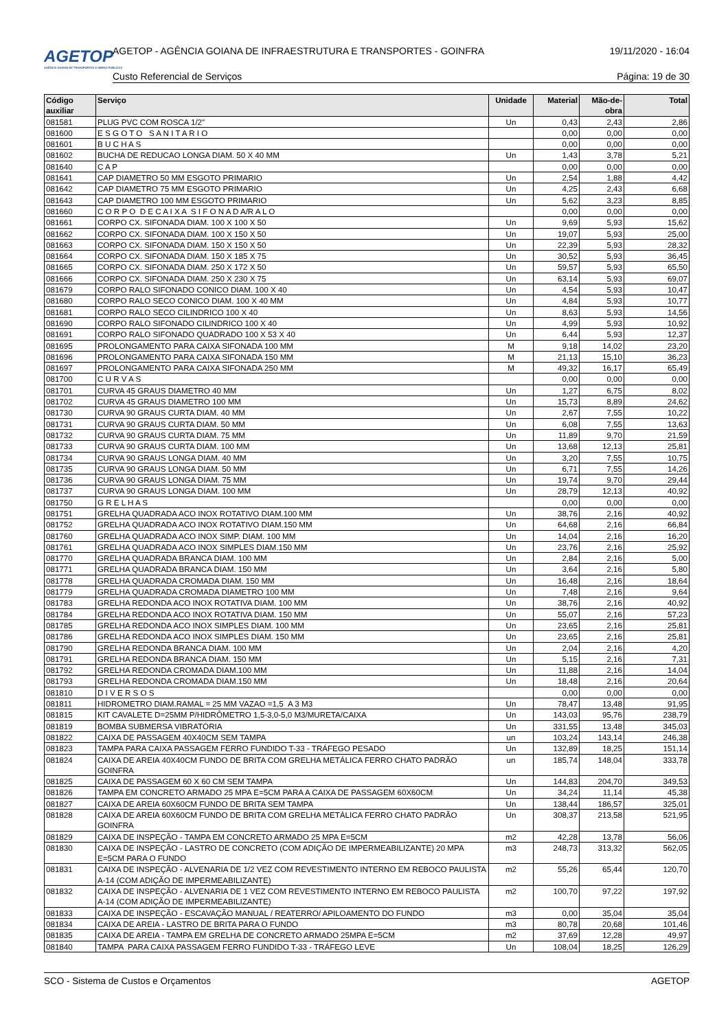AGETOP
AGÊNCIA GOIANA DE TRANSPORTES E OBRAS PÚBLICAS
AGETOP - AGÊNCIA GOIANA DE INFRAESTRUTURA E TRANSPORTES - GOINFRA
19/11/2020 - 16:04
Custo Referencial de Serviços Página: 19 de 30
| Código auxiliar | Serviço | Unidade | Material | Mão-de- obra | Total |
| --- | --- | --- | --- | --- | --- |
| 081581 | PLUG PVC COM ROSCA 1/2" | Un | 0,43 | 2,43 | 2,86 |
| 081600 | E S G O T O S A N I T A R I O | | 0,00 | 0,00 | 0,00 |
| 081601 | B U C H A S | | 0,00 | 0,00 | 0,00 |
| 081602 | BUCHA DE REDUCAO LONGA DIAM. 50 X 40 MM | Un | 1,43 | 3,78 | 5,21 |
| 081640 | C A P | | 0,00 | 0,00 | 0,00 |
| 081641 | CAP DIAMETRO 50 MM ESGOTO PRIMARIO | Un | 2,54 | 1,88 | 4,42 |
| 081642 | CAP DIAMETRO 75 MM ESGOTO PRIMARIO | Un | 4,25 | 2,43 | 6,68 |
| 081643 | CAP DIAMETRO 100 MM ESGOTO PRIMARIO | Un | 5,62 | 3,23 | 8,85 |
| 081660 | C O R P O D E C A I X A S I F O N A D A/R A L O | | 0,00 | 0,00 | 0,00 |
| 081661 | CORPO CX. SIFONADA DIAM. 100 X 100 X 50 | Un | 9,69 | 5,93 | 15,62 |
| 081662 | CORPO CX. SIFONADA DIAM. 100 X 150 X 50 | Un | 19,07 | 5,93 | 25,00 |
| 081663 | CORPO CX. SIFONADA DIAM. 150 X 150 X 50 | Un | 22,39 | 5,93 | 28,32 |
| 081664 | CORPO CX. SIFONADA DIAM. 150 X 185 X 75 | Un | 30,52 | 5,93 | 36,45 |
| 081665 | CORPO CX. SIFONADA DIAM. 250 X 172 X 50 | Un | 59,57 | 5,93 | 65,50 |
| 081666 | CORPO CX. SIFONADA DIAM. 250 X 230 X 75 | Un | 63,14 | 5,93 | 69,07 |
| 081679 | CORPO RALO SIFONADO CONICO DIAM. 100 X 40 | Un | 4,54 | 5,93 | 10,47 |
| 081680 | CORPO RALO SECO CONICO DIAM. 100 X 40 MM | Un | 4,84 | 5,93 | 10,77 |
| 081681 | CORPO RALO SECO CILINDRICO 100 X 40 | Un | 8,63 | 5,93 | 14,56 |
| 081690 | CORPO RALO SIFONADO CILINDRICO 100 X 40 | Un | 4,99 | 5,93 | 10,92 |
| 081691 | CORPO RALO SIFONADO QUADRADO 100 X 53 X 40 | Un | 6,44 | 5,93 | 12,37 |
| 081695 | PROLONGAMENTO PARA CAIXA SIFONADA 100 MM | M | 9,18 | 14,02 | 23,20 |
| 081696 | PROLONGAMENTO PARA CAIXA SIFONADA 150 MM | M | 21,13 | 15,10 | 36,23 |
| 081697 | PROLONGAMENTO PARA CAIXA SIFONADA 250 MM | M | 49,32 | 16,17 | 65,49 |
| 081700 | C U R V A S | | 0,00 | 0,00 | 0,00 |
| 081701 | CURVA 45 GRAUS DIAMETRO 40 MM | Un | 1,27 | 6,75 | 8,02 |
| 081702 | CURVA 45 GRAUS DIAMETRO 100 MM | Un | 15,73 | 8,89 | 24,62 |
| 081730 | CURVA 90 GRAUS CURTA DIAM. 40 MM | Un | 2,67 | 7,55 | 10,22 |
| 081731 | CURVA 90 GRAUS CURTA DIAM. 50 MM | Un | 6,08 | 7,55 | 13,63 |
| 081732 | CURVA 90 GRAUS CURTA DIAM. 75 MM | Un | 11,89 | 9,70 | 21,59 |
| 081733 | CURVA 90 GRAUS CURTA DIAM. 100 MM | Un | 13,68 | 12,13 | 25,81 |
| 081734 | CURVA 90 GRAUS LONGA DIAM. 40 MM | Un | 3,20 | 7,55 | 10,75 |
| 081735 | CURVA 90 GRAUS LONGA DIAM. 50 MM | Un | 6,71 | 7,55 | 14,26 |
| 081736 | CURVA 90 GRAUS LONGA DIAM. 75 MM | Un | 19,74 | 9,70 | 29,44 |
| 081737 | CURVA 90 GRAUS LONGA DIAM. 100 MM | Un | 28,79 | 12,13 | 40,92 |
| 081750 | G R E L H A S | | 0,00 | 0,00 | 0,00 |
| 081751 | GRELHA QUADRADA ACO INOX ROTATIVO DIAM.100 MM | Un | 38,76 | 2,16 | 40,92 |
| 081752 | GRELHA QUADRADA ACO INOX ROTATIVO DIAM.150 MM | Un | 64,68 | 2,16 | 66,84 |
| 081760 | GRELHA QUADRADA ACO INOX SIMP. DIAM. 100 MM | Un | 14,04 | 2,16 | 16,20 |
| 081761 | GRELHA QUADRADA ACO INOX SIMPLES DIAM.150 MM | Un | 23,76 | 2,16 | 25,92 |
| 081770 | GRELHA QUADRADA BRANCA DIAM. 100 MM | Un | 2,84 | 2,16 | 5,00 |
| 081771 | GRELHA QUADRADA BRANCA DIAM. 150 MM | Un | 3,64 | 2,16 | 5,80 |
| 081778 | GRELHA QUADRADA CROMADA DIAM. 150 MM | Un | 16,48 | 2,16 | 18,64 |
| 081779 | GRELHA QUADRADA CROMADA DIAMETRO 100 MM | Un | 7,48 | 2,16 | 9,64 |
| 081783 | GRELHA REDONDA ACO INOX ROTATIVA DIAM. 100 MM | Un | 38,76 | 2,16 | 40,92 |
| 081784 | GRELHA REDONDA ACO INOX ROTATIVA DIAM. 150 MM | Un | 55,07 | 2,16 | 57,23 |
| 081785 | GRELHA REDONDA ACO INOX SIMPLES DIAM. 100 MM | Un | 23,65 | 2,16 | 25,81 |
| 081786 | GRELHA REDONDA ACO INOX SIMPLES DIAM. 150 MM | Un | 23,65 | 2,16 | 25,81 |
| 081790 | GRELHA REDONDA BRANCA DIAM. 100 MM | Un | 2,04 | 2,16 | 4,20 |
| 081791 | GRELHA REDONDA BRANCA DIAM. 150 MM | Un | 5,15 | 2,16 | 7,31 |
| 081792 | GRELHA REDONDA CROMADA DIAM.100 MM | Un | 11,88 | 2,16 | 14,04 |
| 081793 | GRELHA REDONDA CROMADA DIAM.150 MM | Un | 18,48 | 2,16 | 20,64 |
| 081810 | D I V E R S O S | | 0,00 | 0,00 | 0,00 |
| 081811 | HIDROMETRO DIAM.RAMAL = 25 MM VAZAO =1,5 A 3 M3 | Un | 78,47 | 13,48 | 91,95 |
| 081815 | KIT CAVALETE D=25MM P/HIDRÔMETRO 1,5-3,0-5,0 M3/MURETA/CAIXA | Un | 143,03 | 95,76 | 238,79 |
| 081819 | BOMBA SUBMERSA VIBRATÓRIA | Un | 331,55 | 13,48 | 345,03 |
| 081822 | CAIXA DE PASSAGEM 40X40CM SEM TAMPA | un | 103,24 | 143,14 | 246,38 |
| 081823 | TAMPA PARA CAIXA PASSAGEM FERRO FUNDIDO T-33 - TRÁFEGO PESADO | Un | 132,89 | 18,25 | 151,14 |
| 081824 | CAIXA DE AREIA 40X40CM FUNDO DE BRITA COM GRELHA METÁLICA FERRO CHATO PADRÃO GOINFRA | un | 185,74 | 148,04 | 333,78 |
| 081825 | CAIXA DE PASSAGEM 60 X 60 CM SEM TAMPA | Un | 144,83 | 204,70 | 349,53 |
| 081826 | TAMPA EM CONCRETO ARMADO 25 MPA E=5CM PARA A CAIXA DE PASSAGEM 60X60CM | Un | 34,24 | 11,14 | 45,38 |
| 081827 | CAIXA DE AREIA 60X60CM FUNDO DE BRITA SEM TAMPA | Un | 138,44 | 186,57 | 325,01 |
| 081828 | CAIXA DE AREIA 60X60CM FUNDO DE BRITA COM GRELHA METÁLICA FERRO CHATO PADRÃO GOINFRA | Un | 308,37 | 213,58 | 521,95 |
| 081829 | CAIXA DE INSPEÇÃO - TAMPA EM CONCRETO ARMADO 25 MPA E=5CM | m2 | 42,28 | 13,78 | 56,06 |
| 081830 | CAIXA DE INSPEÇÃO - LASTRO DE CONCRETO (COM ADIÇÃO DE IMPERMEABILIZANTE) 20 MPA E=5CM PARA O FUNDO | m3 | 248,73 | 313,32 | 562,05 |
| 081831 | CAIXA DE INSPEÇÃO - ALVENARIA DE 1/2 VEZ COM REVESTIMENTO INTERNO EM REBOCO PAULISTA A-14 (COM ADIÇÃO DE IMPERMEABILIZANTE) | m2 | 55,26 | 65,44 | 120,70 |
| 081832 | CAIXA DE INSPEÇÃO - ALVENARIA DE 1 VEZ COM REVESTIMENTO INTERNO EM REBOCO PAULISTA A-14 (COM ADIÇÃO DE IMPERMEABILIZANTE) | m2 | 100,70 | 97,22 | 197,92 |
| 081833 | CAIXA DE INSPEÇÃO - ESCAVAÇÃO MANUAL / REATERRO/ APILOAMENTO DO FUNDO | m3 | 0,00 | 35,04 | 35,04 |
| 081834 | CAIXA DE AREIA - LASTRO DE BRITA PARA O FUNDO | m3 | 80,78 | 20,68 | 101,46 |
| 081835 | CAIXA DE AREIA - TAMPA EM GRELHA DE CONCRETO ARMADO 25MPA E=5CM | m2 | 37,69 | 12,28 | 49,97 |
| 081840 | TAMPA PARA CAIXA PASSAGEM FERRO FUNDIDO T-33 - TRÁFEGO LEVE | Un | 108,04 | 18,25 | 126,29 |
SCO - Sistema de Custos e Orçamentos AGETOP